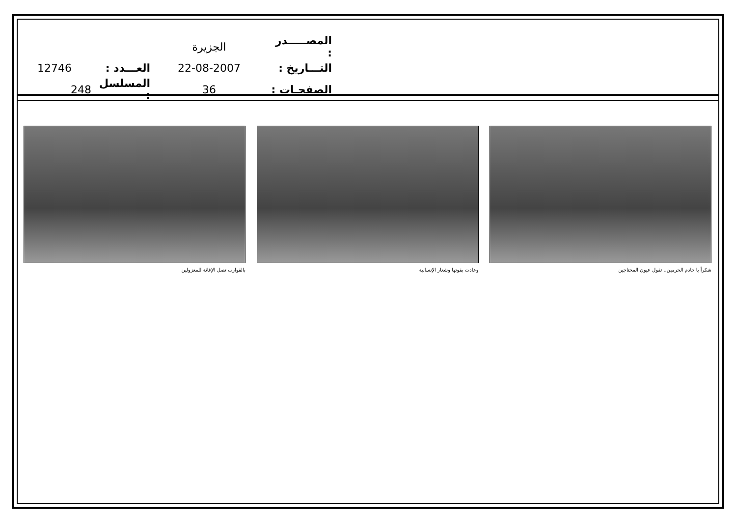الجزيرة
المصـــــدر :
12746
العـــدد :
22-08-2007
التـــاريخ :
248
المسلسل :
36
الصفحـات :
شكراً يا خادم الحرمين.. تقول عيون المحتاجين وعادت بقوتها وشعار الإنسانية بالقوارب تصل الإغاثة للمعزولين